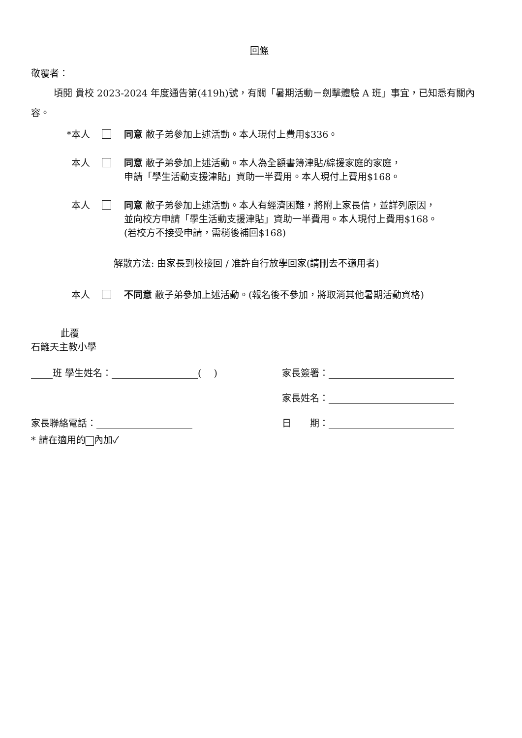回條
敬覆者：
頃閱 貴校 2023-2024 年度通告第(419h)號，有關「暑期活動－劍擊體驗 A 班」事宜，已知悉有關內容。
*本人 同意 敝子弟參加上述活動。本人現付上費用$336。
本人 同意 敝子弟參加上述活動。本人為全額書簿津貼/綜援家庭的家庭，
申請「學生活動支援津貼」資助一半費用。本人現付上費用$168。
本人 同意 敝子弟參加上述活動。本人有經濟困難，將附上家長信，並詳列原因，
並向校方申請「學生活動支援津貼」資助一半費用。本人現付上費用$168。
(若校方不接受申請，需稍後補回$168)
解散方法: 由家長到校接回 / 准許自行放學回家(請刪去不適用者)
本人 不同意 敝子弟參加上述活動。(報名後不參加，將取消其他暑期活動資格)
此覆
石籬天主教小學
班 學生姓名： (　 ) 家長簽署：
家長姓名：
家長聯絡電話： 日　　期：
* 請在適用的 內加✓